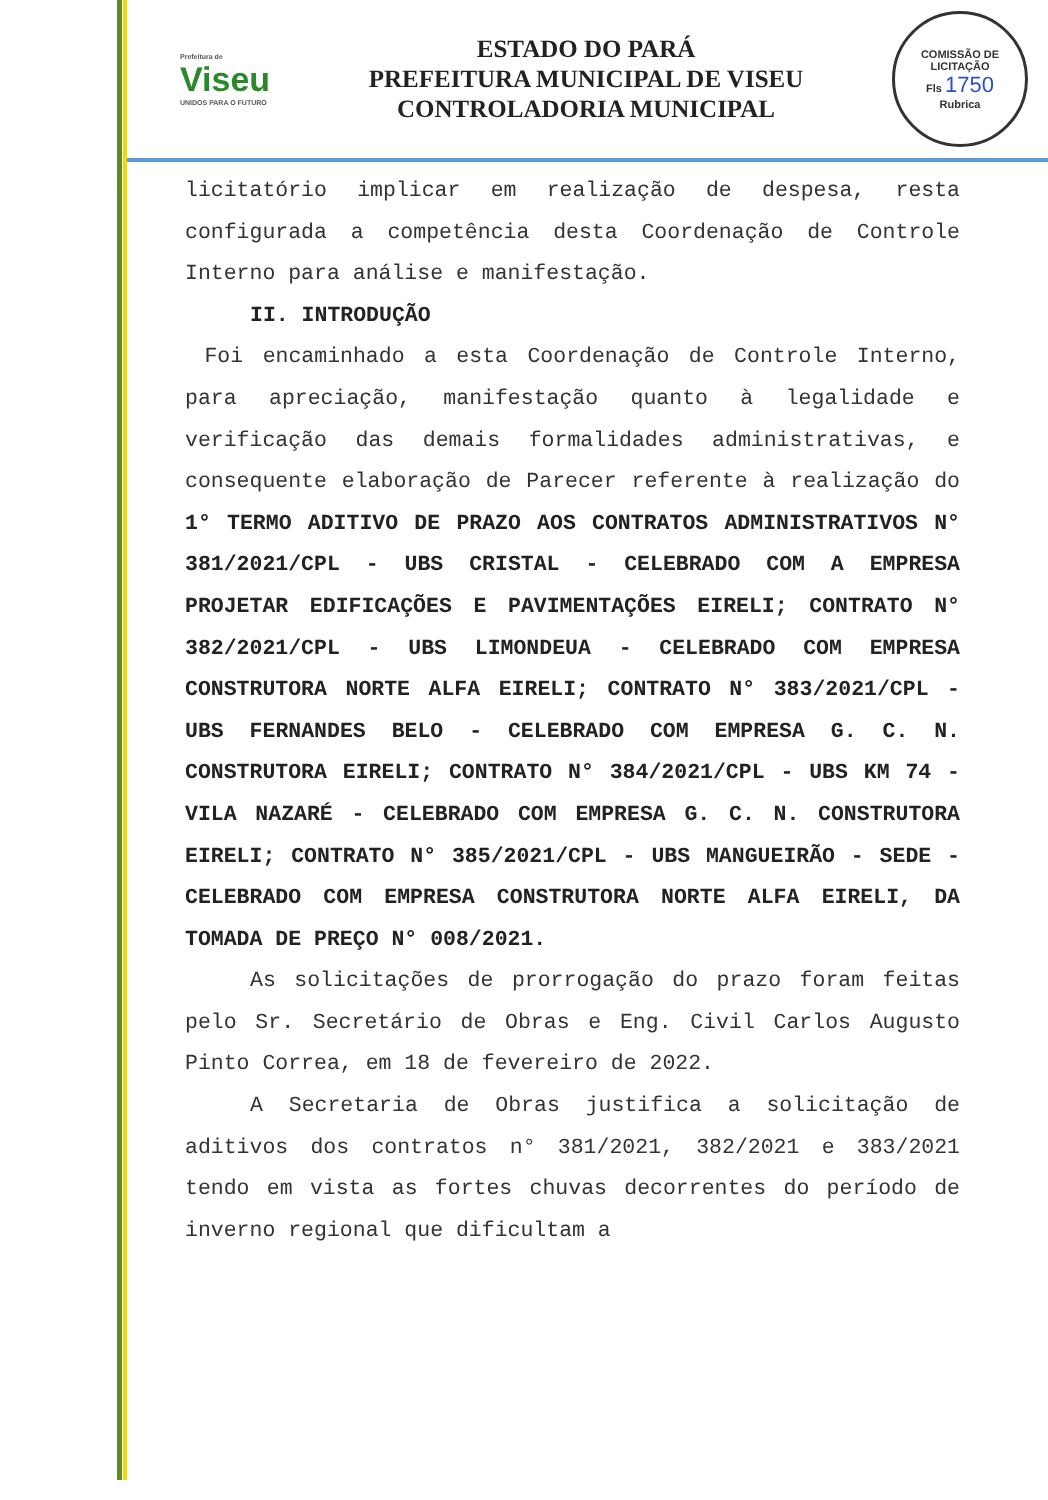Prefeitura de
Viseu
UNIDOS PARA O FUTURO
ESTADO DO PARÁ
PREFEITURA MUNICIPAL DE VISEU
CONTROLADORIA MUNICIPAL
COMISSÃO DE LICITAÇÃO
Fls 1750
Rubrica
licitatório implicar em realização de despesa, resta configurada a competência desta Coordenação de Controle Interno para análise e manifestação.
II. INTRODUÇÃO
Foi encaminhado a esta Coordenação de Controle Interno, para apreciação, manifestação quanto à legalidade e verificação das demais formalidades administrativas, e consequente elaboração de Parecer referente à realização do 1° TERMO ADITIVO DE PRAZO AOS CONTRATOS ADMINISTRATIVOS N° 381/2021/CPL - UBS CRISTAL - CELEBRADO COM A EMPRESA PROJETAR EDIFICAÇÕES E PAVIMENTAÇÕES EIRELI; CONTRATO N° 382/2021/CPL - UBS LIMONDEUA - CELEBRADO COM EMPRESA CONSTRUTORA NORTE ALFA EIRELI; CONTRATO N° 383/2021/CPL - UBS FERNANDES BELO - CELEBRADO COM EMPRESA G. C. N. CONSTRUTORA EIRELI; CONTRATO N° 384/2021/CPL - UBS KM 74 - VILA NAZARÉ - CELEBRADO COM EMPRESA G. C. N. CONSTRUTORA EIRELI; CONTRATO N° 385/2021/CPL - UBS MANGUEIRÃO - SEDE - CELEBRADO COM EMPRESA CONSTRUTORA NORTE ALFA EIRELI, DA TOMADA DE PREÇO N° 008/2021.
As solicitações de prorrogação do prazo foram feitas pelo Sr. Secretário de Obras e Eng. Civil Carlos Augusto Pinto Correa, em 18 de fevereiro de 2022.
A Secretaria de Obras justifica a solicitação de aditivos dos contratos n° 381/2021, 382/2021 e 383/2021 tendo em vista as fortes chuvas decorrentes do período de inverno regional que dificultam a